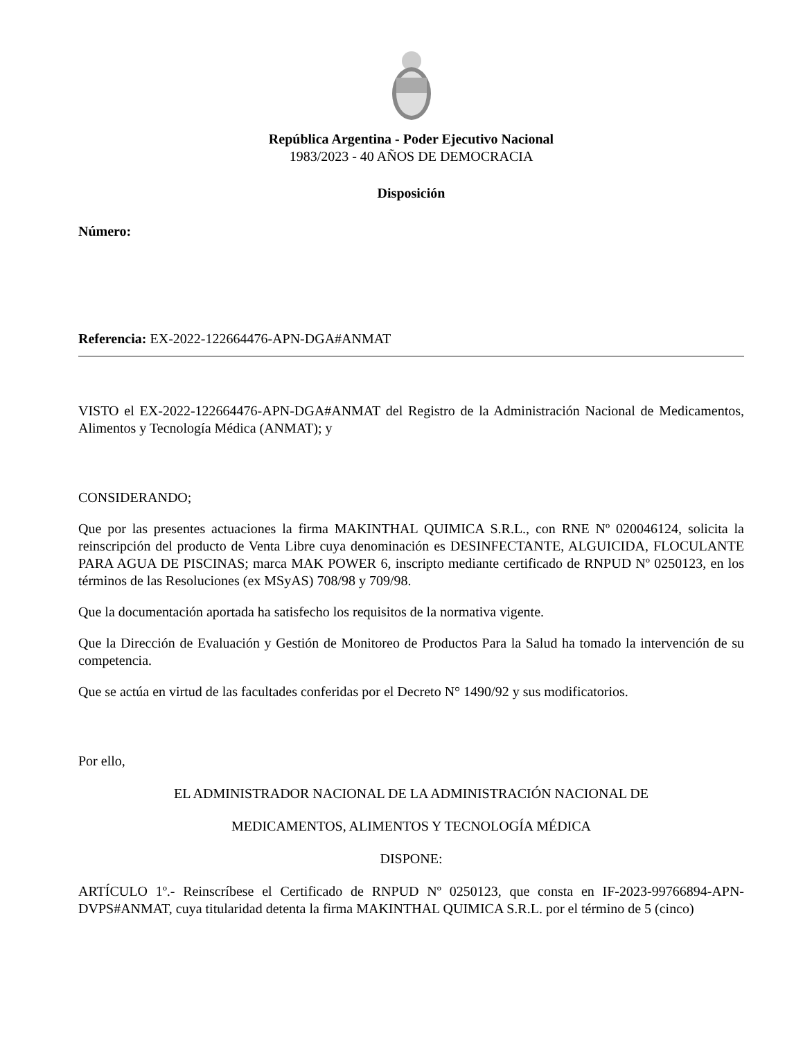República Argentina - Poder Ejecutivo Nacional
1983/2023 - 40 AÑOS DE DEMOCRACIA
Disposición
Número:
Referencia: EX-2022-122664476-APN-DGA#ANMAT
VISTO el EX-2022-122664476-APN-DGA#ANMAT del Registro de la Administración Nacional de Medicamentos, Alimentos y Tecnología Médica (ANMAT); y
CONSIDERANDO;
Que por las presentes actuaciones la firma MAKINTHAL QUIMICA S.R.L., con RNE Nº 020046124, solicita la reinscripción del producto de Venta Libre cuya denominación es DESINFECTANTE, ALGUICIDA, FLOCULANTE PARA AGUA DE PISCINAS; marca MAK POWER 6, inscripto mediante certificado de RNPUD Nº 0250123, en los términos de las Resoluciones (ex MSyAS) 708/98 y 709/98.
Que la documentación aportada ha satisfecho los requisitos de la normativa vigente.
Que la Dirección de Evaluación y Gestión de Monitoreo de Productos Para la Salud ha tomado la intervención de su competencia.
Que se actúa en virtud de las facultades conferidas por el Decreto N° 1490/92 y sus modificatorios.
Por ello,
EL ADMINISTRADOR NACIONAL DE LA ADMINISTRACIÓN NACIONAL DE
MEDICAMENTOS, ALIMENTOS Y TECNOLOGÍA MÉDICA
DISPONE:
ARTÍCULO 1º.- Reinscríbese el Certificado de RNPUD Nº 0250123, que consta en IF-2023-99766894-APN-DVPS#ANMAT, cuya titularidad detenta la firma MAKINTHAL QUIMICA S.R.L. por el término de 5 (cinco)